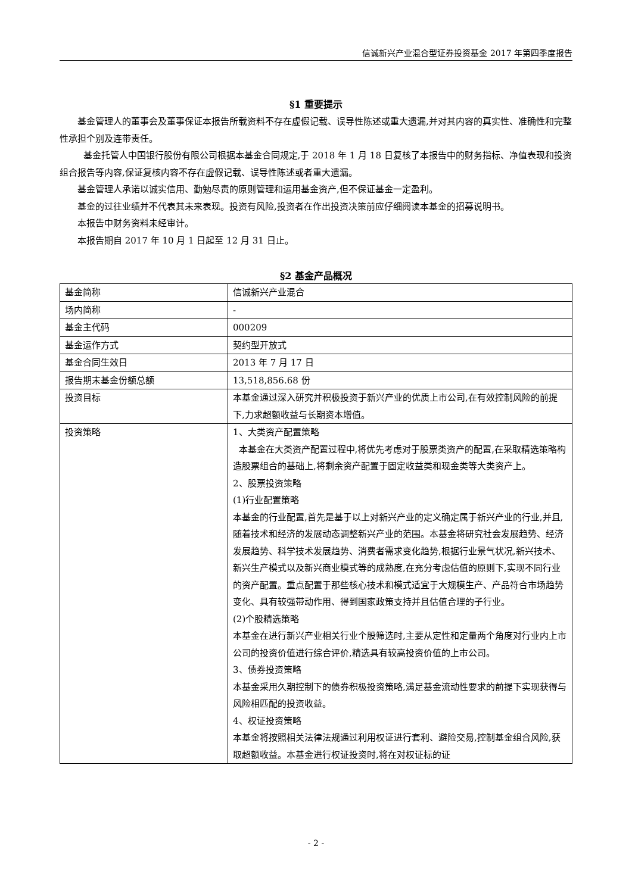信诚新兴产业混合型证券投资基金 2017 年第四季度报告
§1 重要提示
基金管理人的董事会及董事保证本报告所载资料不存在虚假记载、误导性陈述或重大遗漏,并对其内容的真实性、准确性和完整性承担个别及连带责任。
基金托管人中国银行股份有限公司根据本基金合同规定,于 2018 年 1 月 18 日复核了本报告中的财务指标、净值表现和投资组合报告等内容,保证复核内容不存在虚假记载、误导性陈述或者重大遗漏。
基金管理人承诺以诚实信用、勤勉尽责的原则管理和运用基金资产,但不保证基金一定盈利。
基金的过往业绩并不代表其未来表现。投资有风险,投资者在作出投资决策前应仔细阅读本基金的招募说明书。
本报告中财务资料未经审计。
本报告期自 2017 年 10 月 1 日起至 12 月 31 日止。
§2 基金产品概况
| 基金简称 | 信诚新兴产业混合 |
| 场内简称 | - |
| 基金主代码 | 000209 |
| 基金运作方式 | 契约型开放式 |
| 基金合同生效日 | 2013 年 7 月 17 日 |
| 报告期末基金份额总额 | 13,518,856.68 份 |
| 投资目标 | 本基金通过深入研究并积极投资于新兴产业的优质上市公司,在有效控制风险的前提下,力求超额收益与长期资本增值。 |
| 投资策略 | 1、大类资产配置策略 本基金在大类资产配置过程中,将优先考虑对于股票类资产的配置,在采取精选策略构造股票组合的基础上,将剩余资产配置于固定收益类和现金类等大类资产上。 2、股票投资策略 (1)行业配置策略 本基金的行业配置,首先是基于以上对新兴产业的定义确定属于新兴产业的行业,并且,随着技术和经济的发展动态调整新兴产业的范围。本基金将研究社会发展趋势、经济发展趋势、科学技术发展趋势、消费者需求变化趋势,根据行业景气状况,新兴技术、新兴生产模式以及新兴商业模式等的成熟度,在充分考虑估值的原则下,实现不同行业的资产配置。重点配置于那些核心技术和模式适宜于大规模生产、产品符合市场趋势变化、具有较强带动作用、得到国家政策支持并且估值合理的子行业。 (2)个股精选策略 本基金在进行新兴产业相关行业个股筛选时,主要从定性和定量两个角度对行业内上市公司的投资价值进行综合评价,精选具有较高投资价值的上市公司。 3、债券投资策略 本基金采用久期控制下的债券积极投资策略,满足基金流动性要求的前提下实现获得与风险相匹配的投资收益。 4、权证投资策略 本基金将按照相关法律法规通过利用权证进行套利、避险交易,控制基金组合风险,获取超额收益。本基金进行权证投资时,将在对权证标的证 |
- 2 -